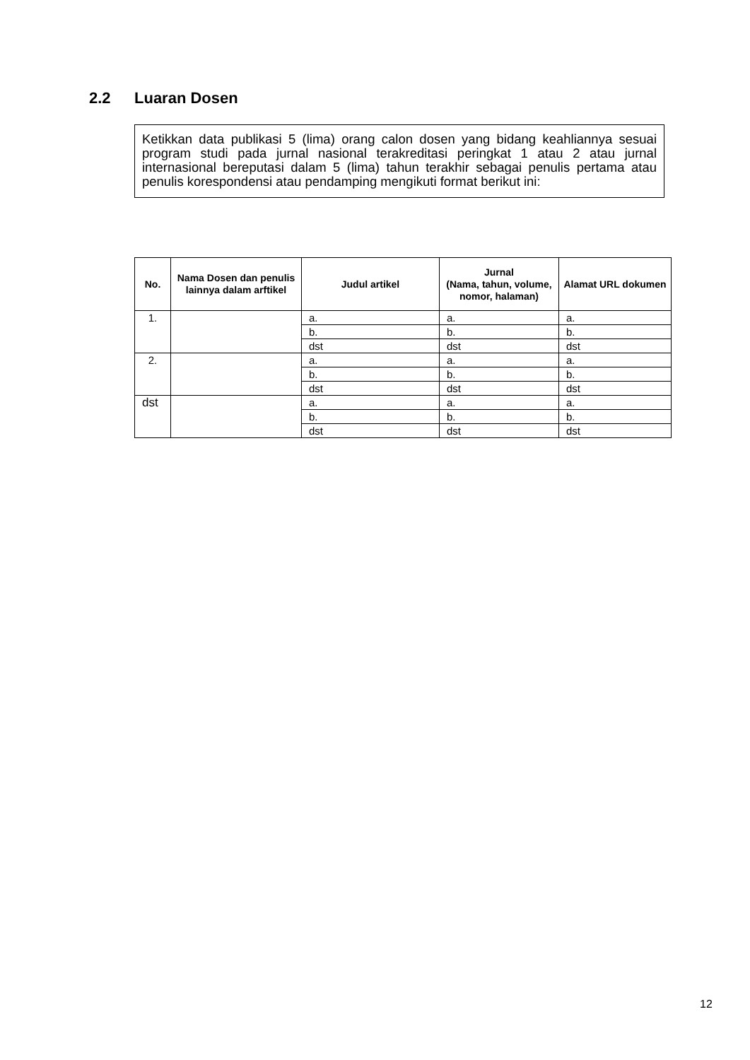2.2 Luaran Dosen
Ketikkan data publikasi 5 (lima) orang calon dosen yang bidang keahliannya sesuai program studi pada jurnal nasional terakreditasi peringkat 1 atau 2 atau jurnal internasional bereputasi dalam 5 (lima) tahun terakhir sebagai penulis pertama atau penulis korespondensi atau pendamping mengikuti format berikut ini:
| No. | Nama Dosen dan penulis lainnya dalam arftikel | Judul artikel | Jurnal (Nama, tahun, volume, nomor, halaman) | Alamat URL dokumen |
| --- | --- | --- | --- | --- |
| 1. | | a. | a. | a. |
| | | b. | b. | b. |
| | | dst | dst | dst |
| 2. | | a. | a. | a. |
| | | b. | b. | b. |
| | | dst | dst | dst |
| dst | | a. | a. | a. |
| | | b. | b. | b. |
| | | dst | dst | dst |
12